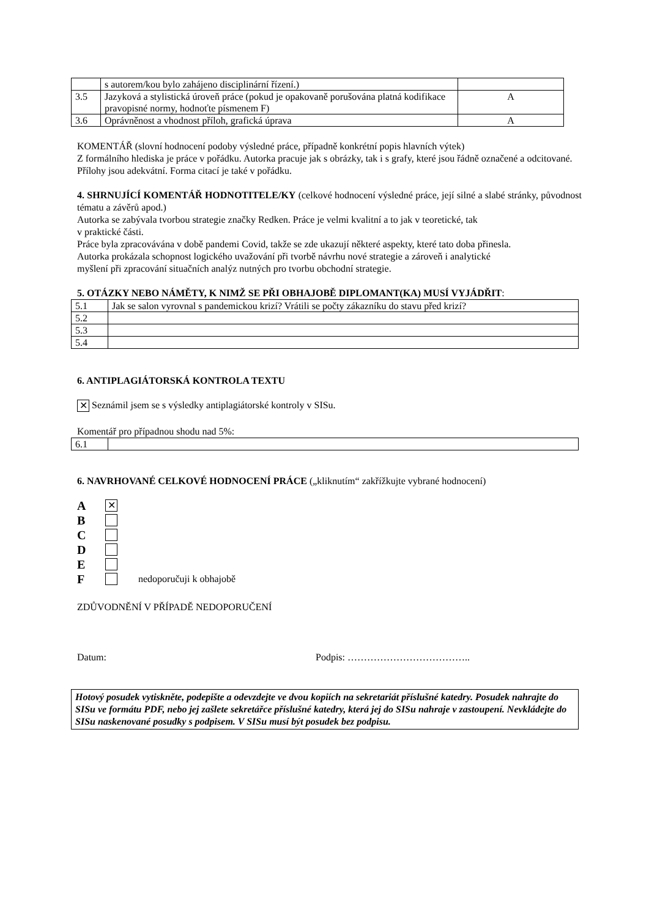| | s autorem/kou bylo zahájeno disciplinární řízení.) | |
| 3.5 | Jazyková a stylistická úroveň práce (pokud je opakovaně porušována platná kodifikace pravopisné normy, hodnoťte písmenem F) | A |
| 3.6 | Oprávněnost a vhodnost příloh, grafická úprava | A |
KOMENTÁŘ (slovní hodnocení podoby výsledné práce, případně konkrétní popis hlavních výtek)
Z formálního hlediska je práce v pořádku. Autorka pracuje jak s obrázky, tak i s grafy, které jsou řádně označené a odcitované. Přílohy jsou adekvátní. Forma citací je také v pořádku.
4. SHRNUJÍCÍ KOMENTÁŘ HODNOTITELE/KY (celkové hodnocení výsledné práce, její silné a slabé stránky, původnost tématu a závěrů apod.)
Autorka se zabývala tvorbou strategie značky Redken. Práce je velmi kvalitní a to jak v teoretické, tak
v praktické části.
Práce byla zpracovávána v době pandemi Covid, takže se zde ukazují některé aspekty, které tato doba přinesla.
Autorka prokázala schopnost logického uvažování při tvorbě návrhu nové strategie a zároveň i analytické
myšlení při zpracování situačních analýz nutných pro tvorbu obchodní strategie.
5. OTÁZKY NEBO NÁMĚTY, K NIMŽ SE PŘI OBHAJOBĚ DIPLOMANT(KA) MUSÍ VYJÁDŘIT:
| 5.1 | Jak se salon vyrovnal s pandemickou krizí? Vrátili se počty zákazníku do stavu před krizí? |
| 5.2 | |
| 5.3 | |
| 5.4 | |
6. ANTIPLAGIÁTORSKÁ KONTROLA TEXTU
✕ Seznámil jsem se s výsledky antiplagiátorské kontroly v SISu.
Komentář pro případnou shodu nad 5%:
| 6.1 | |
6. NAVRHOVANÉ CELKOVÉ HODNOCENÍ PRÁCE („kliknutím“ zakřížkujte vybrané hodnocení)
A ✕
B
C
D
E
F nedoporučuji k obhajobě
ZDŮVODNĚNÍ V PŘÍPADĚ NEDOPORUČENÍ
Datum: Podpis: ………………………………..
Hotový posudek vytiskněte, podepište a odevzdejte ve dvou kopiích na sekretariát příslušné katedry. Posudek nahrajte do SISu ve formátu PDF, nebo jej zašlete sekretářce příslušné katedry, která jej do SISu nahraje v zastoupení. Nevkládejte do SISu naskenované posudky s podpisem. V SISu musí být posudek bez podpisu.